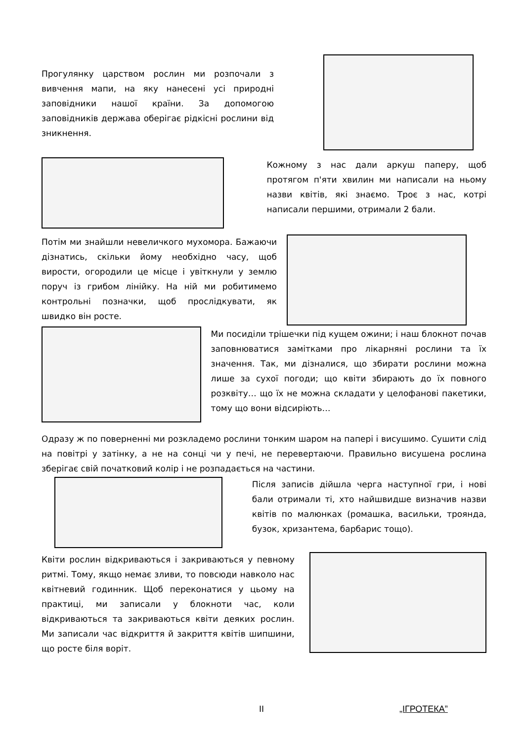Прогулянку царством рослин ми розпочали з вивчення мапи, на яку нанесені усі природні заповідники нашої країни. За допомогою заповідників держава оберігає рідкісні рослини від зникнення.
Кожному з нас дали аркуш паперу, щоб протягом п'яти хвилин ми написали на ньому назви квітів, які знаємо. Троє з нас, котрі написали першими, отримали 2 бали.
Потім ми знайшли невеличкого мухомора. Бажаючи дізнатись, скільки йому необхідно часу, щоб вирости, огородили це місце і увіткнули у землю поруч із грибом лінійку. На ній ми робитимемо контрольні позначки, щоб прослідкувати, як швидко він росте.
Ми посиділи трішечки під кущем ожини; і наш блокнот почав заповнюватися замітками про лікарняні рослини та їх значення. Так, ми дізналися, що збирати рослини можна лише за сухої погоди; що квіти збирають до їх повного розквіту… що їх не можна складати у целофанові пакетики, тому що вони відсиріють…
Одразу ж по поверненні ми розкладемо рослини тонким шаром на папері і висушимо. Сушити слід на повітрі у затінку, а не на сонці чи у печі, не перевертаючи. Правильно висушена рослина зберігає свій початковий колір і не розпадається на частини.
Після записів дійшла черга наступної гри, і нові бали отримали ті, хто найшвидше визначив назви квітів по малюнках (ромашка, васильки, троянда, бузок, хризантема, барбарис тощо).
Квіти рослин відкриваються і закриваються у певному ритмі. Тому, якщо немає зливи, то повсюди навколо нас квітневий годинник. Щоб переконатися у цьому на практиці, ми записали у блокноти час, коли відкриваються та закриваються квіти деяких рослин. Ми записали час відкриття й закриття квітів шипшини, що росте біля воріт.
II „ІГРОТЕКА”